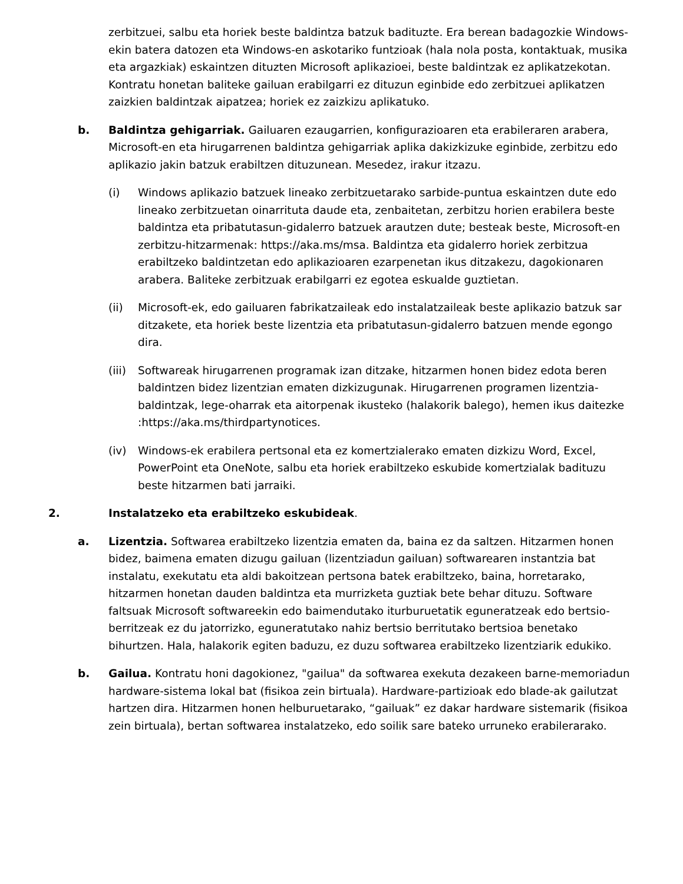zerbitzuei, salbu eta horiek beste baldintza batzuk badituzte. Era berean badagozkie Windows-ekin batera datozen eta Windows-en askotariko funtzioak (hala nola posta, kontaktuak, musika eta argazkiak) eskaintzen dituzten Microsoft aplikazioei, beste baldintzak ez aplikatzekotan. Kontratu honetan baliteke gailuan erabilgarri ez dituzun eginbide edo zerbitzuei aplikatzen zaizkien baldintzak aipatzea; horiek ez zaizkizu aplikatuko.
b. Baldintza gehigarriak. Gailuaren ezaugarrien, konfigurazioaren eta erabileraren arabera, Microsoft-en eta hirugarrenen baldintza gehigarriak aplika dakizkizuke eginbide, zerbitzu edo aplikazio jakin batzuk erabiltzen dituzunean. Mesedez, irakur itzazu.
(i) Windows aplikazio batzuek lineako zerbitzuetarako sarbide-puntua eskaintzen dute edo lineako zerbitzuetan oinarrituta daude eta, zenbaitetan, zerbitzu horien erabilera beste baldintza eta pribatutasun-gidalerro batzuek arautzen dute; besteak beste, Microsoft-en zerbitzu-hitzarmenak: https://aka.ms/msa. Baldintza eta gidalerro horiek zerbitzua erabiltzeko baldintzetan edo aplikazioaren ezarpenetan ikus ditzakezu, dagokionaren arabera. Baliteke zerbitzuak erabilgarri ez egotea eskualde guztietan.
(ii) Microsoft-ek, edo gailuaren fabrikatzaileak edo instalatzaileak beste aplikazio batzuk sar ditzakete, eta horiek beste lizentzia eta pribatutasun-gidalerro batzuen mende egongo dira.
(iii)
Softwareak hirugarrenen programak izan ditzake, hitzarmen honen bidez edota beren baldintzen bidez lizentzian ematen dizkizugunak. Hirugarrenen programen lizentzia-baldintzak, lege-oharrak eta aitorpenak ikusteko (halakorik balego), hemen ikus daitezke :https://aka.ms/thirdpartynotices.
(iv) Windows-ek erabilera pertsonal eta ez komertzialerako ematen dizkizu Word, Excel, PowerPoint eta OneNote, salbu eta horiek erabiltzeko eskubide komertzialak badituzu beste hitzarmen bati jarraiki.
2. Instalatzeko eta erabiltzeko eskubideak.
a. Lizentzia. Softwarea erabiltzeko lizentzia ematen da, baina ez da saltzen. Hitzarmen honen bidez, baimena ematen dizugu gailuan (lizentziadun gailuan) softwarearen instantzia bat instalatu, exekutatu eta aldi bakoitzean pertsona batek erabiltzeko, baina, horretarako, hitzarmen honetan dauden baldintza eta murrizketa guztiak bete behar dituzu. Software faltsuak Microsoft softwareekin edo baimendutako iturburuetatik eguneratzeak edo bertsio-berritzeak ez du jatorrizko, eguneratutako nahiz bertsio berritutako bertsioa benetako bihurtzen. Hala, halakorik egiten baduzu, ez duzu softwarea erabiltzeko lizentziarik edukiko.
b. Gailua. Kontratu honi dagokionez, "gailua" da softwarea exekuta dezakeen barne-memoriadun hardware-sistema lokal bat (fisikoa zein birtuala). Hardware-partizioak edo blade-ak gailutzat hartzen dira. Hitzarmen honen helburuetarako, “gailuak” ez dakar hardware sistemarik (fisikoa zein birtuala), bertan softwarea instalatzeko, edo soilik sare bateko urruneko erabilerarako.